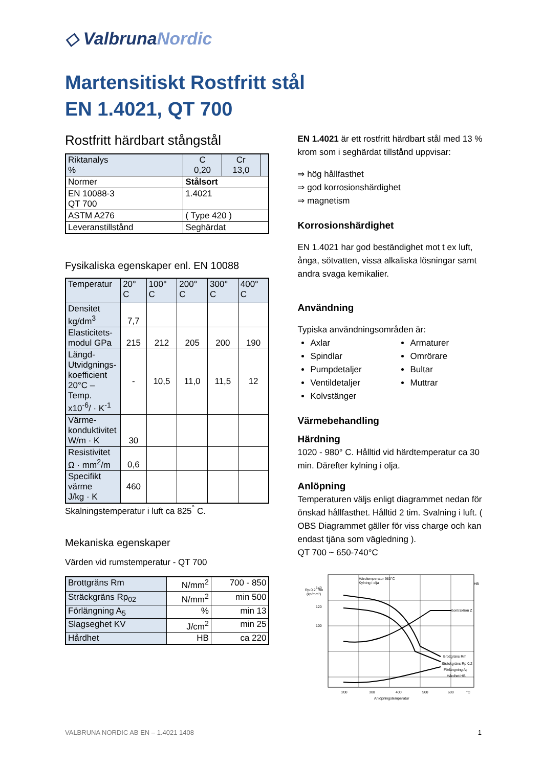◇ ValbrunaNordic
Martensitiskt Rostfritt stål
EN 1.4021, QT 700
Rostfritt härdbart stångstål
| Riktanalys % | C 0,20 | Cr 13,0 | |
| Normer | Stålsort | | |
| EN 10088-3 QT 700 | 1.4021 | | |
| ASTM A276 | ( Type 420 ) | | |
| Leveranstillstånd | Seghärdat | | |
Fysikaliska egenskaper enl. EN 10088
| Temperatur | 20° C | 100° C | 200° C | 300° C | 400° C |
| --- | --- | --- | --- | --- | --- |
| Densitet kg/dm<sup>3</sup> | 7,7 | | | | |
| Elasticitets- modul GPa | 215 | 212 | 205 | 200 | 190 |
| Längd- Utvidgnings- koefficient 20°C –Temp. x10<sup>-6</sup>/ · K<sup>-1</sup> | - | 10,5 | 11,0 | 11,5 | 12 |
| Värme- konduktivitet W/m · K | 30 | | | | |
| Resistivitet Ω · mm<sup>2</sup>/m | 0,6 | | | | |
| Specifikt värme J/kg · K | 460 | | | | |
Skalningstemperatur i luft ca 825<sup>°</sup> C.
Mekaniska egenskaper
Värden vid rumstemperatur - QT 700
| Brottgräns Rm | N/mm<sup>2</sup> | 700 - 850 |
| Sträckgräns Rp<sub>02</sub> | N/mm<sup>2</sup> | min 500 |
| Förlängning A<sub>5</sub> | % | min 13 |
| Slagseghet KV | J/cm<sup>2</sup> | min 25 |
| Hårdhet | HB | ca 220 |
EN 1.4021 är ett rostfritt härdbart stål med 13 % krom som i seghärdat tillstånd uppvisar:
⇒ hög hållfasthet
⇒ god korrosionshärdighet
⇒ magnetism
Korrosionshärdighet
EN 1.4021 har god beständighet mot t ex luft, ånga, sötvatten, vissa alkaliska lösningar samt andra svaga kemikalier.
Användning
Typiska användningsområden är:
Axlar
Spindlar
Pumpdetaljer
Ventildetaljer
Kolvstänger
Armaturer
Omrörare
Bultar
Muttrar
Värmebehandling
Härdning
1020 - 980° C. Hålltid vid härdtemperatur ca 30 min. Därefter kylning i olja.
Anlöpning
Temperaturen väljs enligt diagrammet nedan för önskad hållfasthet. Hålltid 2 tim. Svalning i luft. ( OBS Diagrammet gäller för viss charge och kan endast tjäna som vägledning ).
QT 700 ~ 650-740°C
Rp 0,2, Rm
(kp/mm²)
Härdtemperatur 980°C
Kylning i olja
HB
Kontraktion Z
Brottgräns Rm
Sträckgräns Rp 0,2
Förlängning A₅
Hårdhet HB
140
120
100
200
300
400
500
600
°C
Anlöpningstemperatur
VALBRUNA NORDIC AB EN – 1.4021 1408 1